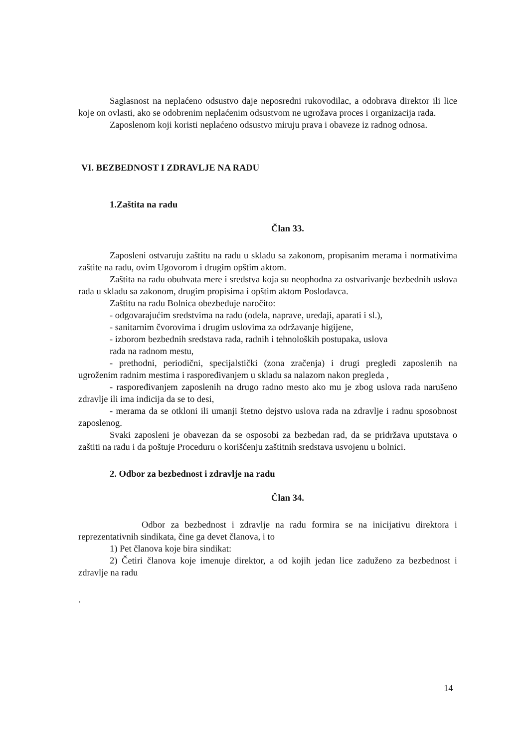Saglasnost na neplaćeno odsustvo daje neposredni rukovodilac, a odobrava direktor ili lice koje on ovlasti, ako se odobrenim neplaćenim odsustvom ne ugrožava proces i organizacija rada.
Zaposlenom koji koristi neplaćeno odsustvo miruju prava i obaveze iz radnog odnosa.
VI. BEZBEDNOST I ZDRAVLJE NA RADU
1.Zaštita na radu
Član 33.
Zaposleni ostvaruju zaštitu na radu u skladu sa zakonom, propisanim merama i normativima zaštite na radu, ovim Ugovorom i drugim opštim aktom.
Zaštita na radu obuhvata mere i sredstva koja su neophodna za ostvarivanje bezbednih uslova rada u skladu sa zakonom, drugim propisima i opštim aktom Poslodavca.
Zaštitu na radu Bolnica obezbeđuje naročito:
- odgovarajućim sredstvima na radu (odela, naprave, uređaji, aparati i sl.),
- sanitarnim čvorovima i drugim uslovima za održavanje higijene,
- izborom bezbednih sredstava rada, radnih i tehnoloških postupaka, uslova
rada na radnom mestu,
- prethodni, periodični, specijalstički (zona zračenja) i drugi pregledi zaposlenih na ugroženim radnim mestima i raspoređivanjem u skladu sa nalazom nakon pregleda ,
- raspoređivanjem zaposlenih na drugo radno mesto ako mu je zbog uslova rada narušeno zdravlje ili ima indicija da se to desi,
- merama da se otkloni ili umanji štetno dejstvo uslova rada na zdravlje i radnu sposobnost zaposlenog.
Svaki zaposleni je obavezan da se osposobi za bezbedan rad, da se pridržava uputstava o zaštiti na radu i da poštuje Proceduru o korišćenju zaštitnih sredstava usvojenu u bolnici.
2. Odbor za bezbednost i zdravlje na radu
Član 34.
Odbor za bezbednost i zdravlje na radu formira se na inicijativu direktora i reprezentativnih sindikata, čine ga devet članova, i to
1) Pet članova koje bira sindikat:
2) Četiri članova koje imenuje direktor, a od kojih jedan lice zaduženo za bezbednost i zdravlje na radu
.
14